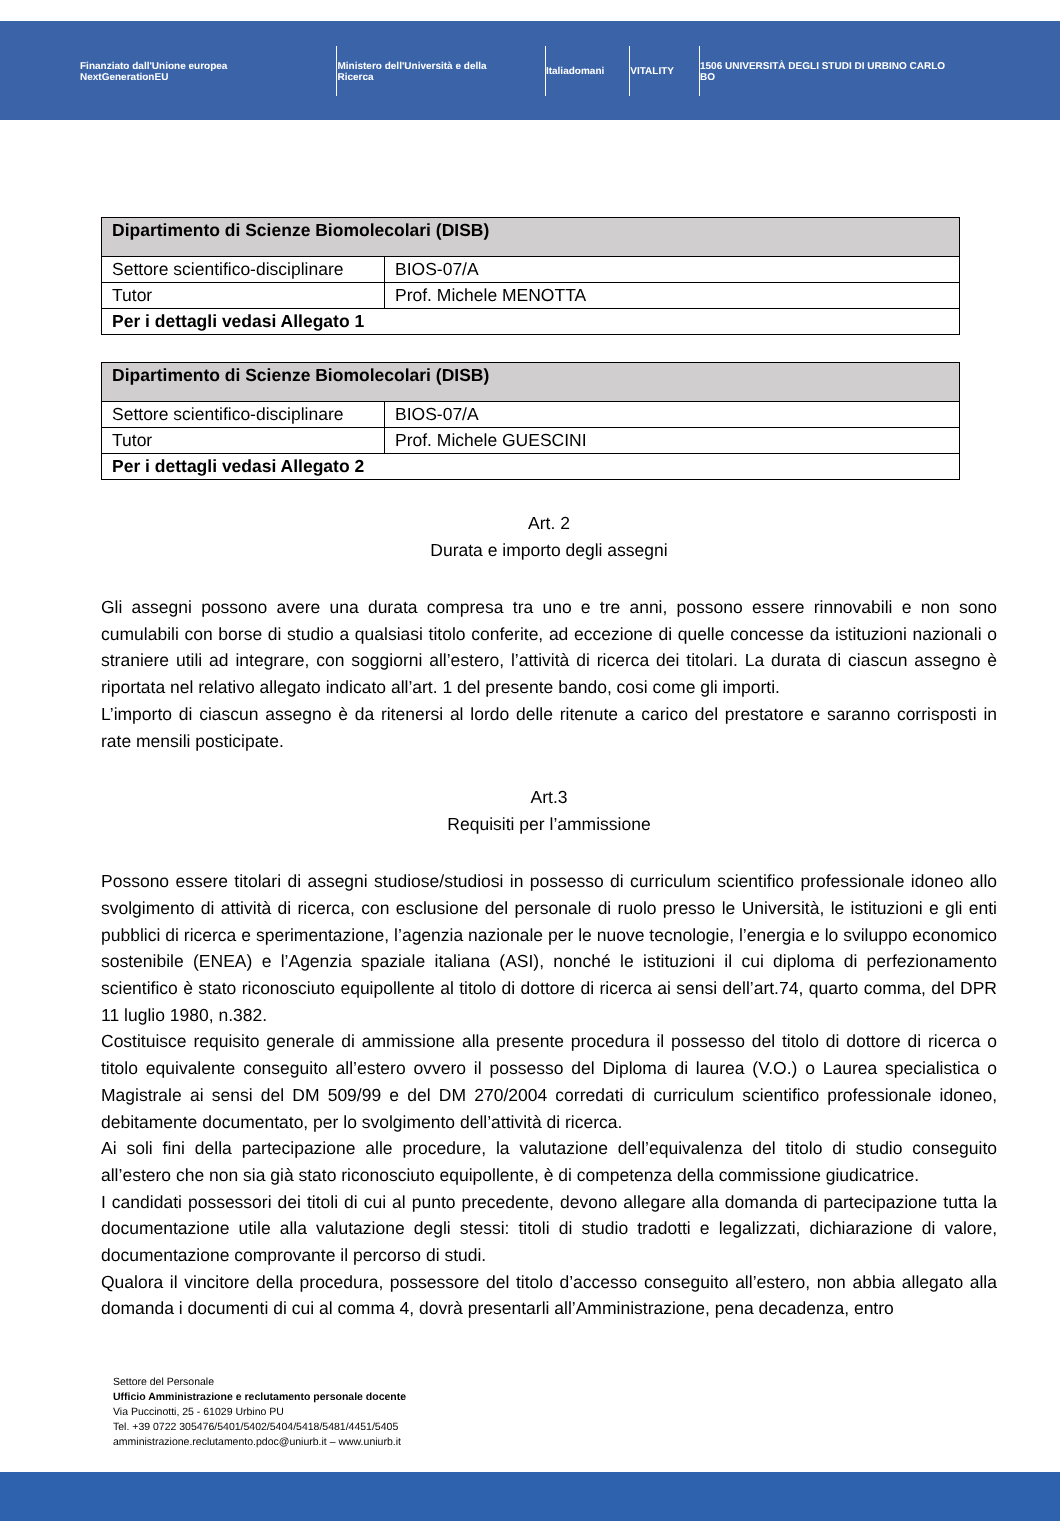Finanziato dall'Unione europea NextGenerationEU
Ministero dell'Università e della Ricerca
Italiadomani VITALITY
1506 UNIVERSITÀ DEGLI STUDI DI URBINO CARLO BO
| Dipartimento di Scienze Biomolecolari (DISB) | |
| --- | --- |
| Settore scientifico-disciplinare | BIOS-07/A |
| Tutor | Prof. Michele MENOTTA |
| Per i dettagli vedasi Allegato 1 | |
| Dipartimento di Scienze Biomolecolari (DISB) | |
| --- | --- |
| Settore scientifico-disciplinare | BIOS-07/A |
| Tutor | Prof. Michele GUESCINI |
| Per i dettagli vedasi Allegato 2 | |
Art. 2
Durata e importo degli assegni
Gli assegni possono avere una durata compresa tra uno e tre anni, possono essere rinnovabili e non sono cumulabili con borse di studio a qualsiasi titolo conferite, ad eccezione di quelle concesse da istituzioni nazionali o straniere utili ad integrare, con soggiorni all’estero, l’attività di ricerca dei titolari. La durata di ciascun assegno è riportata nel relativo allegato indicato all’art. 1 del presente bando, cosi come gli importi.
L’importo di ciascun assegno è da ritenersi al lordo delle ritenute a carico del prestatore e saranno corrisposti in rate mensili posticipate.
Art.3
Requisiti per l’ammissione
Possono essere titolari di assegni studiose/studiosi in possesso di curriculum scientifico professionale idoneo allo svolgimento di attività di ricerca, con esclusione del personale di ruolo presso le Università, le istituzioni e gli enti pubblici di ricerca e sperimentazione, l’agenzia nazionale per le nuove tecnologie, l’energia e lo sviluppo economico sostenibile (ENEA) e l’Agenzia spaziale italiana (ASI), nonché le istituzioni il cui diploma di perfezionamento scientifico è stato riconosciuto equipollente al titolo di dottore di ricerca ai sensi dell’art.74, quarto comma, del DPR 11 luglio 1980, n.382.
Costituisce requisito generale di ammissione alla presente procedura il possesso del titolo di dottore di ricerca o titolo equivalente conseguito all’estero ovvero il possesso del Diploma di laurea (V.O.) o Laurea specialistica o Magistrale ai sensi del DM 509/99 e del DM 270/2004 corredati di curriculum scientifico professionale idoneo, debitamente documentato, per lo svolgimento dell’attività di ricerca.
Ai soli fini della partecipazione alle procedure, la valutazione dell’equivalenza del titolo di studio conseguito all’estero che non sia già stato riconosciuto equipollente, è di competenza della commissione giudicatrice.
I candidati possessori dei titoli di cui al punto precedente, devono allegare alla domanda di partecipazione tutta la documentazione utile alla valutazione degli stessi: titoli di studio tradotti e legalizzati, dichiarazione di valore, documentazione comprovante il percorso di studi.
Qualora il vincitore della procedura, possessore del titolo d’accesso conseguito all’estero, non abbia allegato alla domanda i documenti di cui al comma 4, dovrà presentarli all’Amministrazione, pena decadenza, entro
Settore del Personale
Ufficio Amministrazione e reclutamento personale docente
Via Puccinotti, 25 - 61029 Urbino PU
Tel. +39 0722 305476/5401/5402/5404/5418/5481/4451/5405
amministrazione.reclutamento.pdoc@uniurb.it – www.uniurb.it